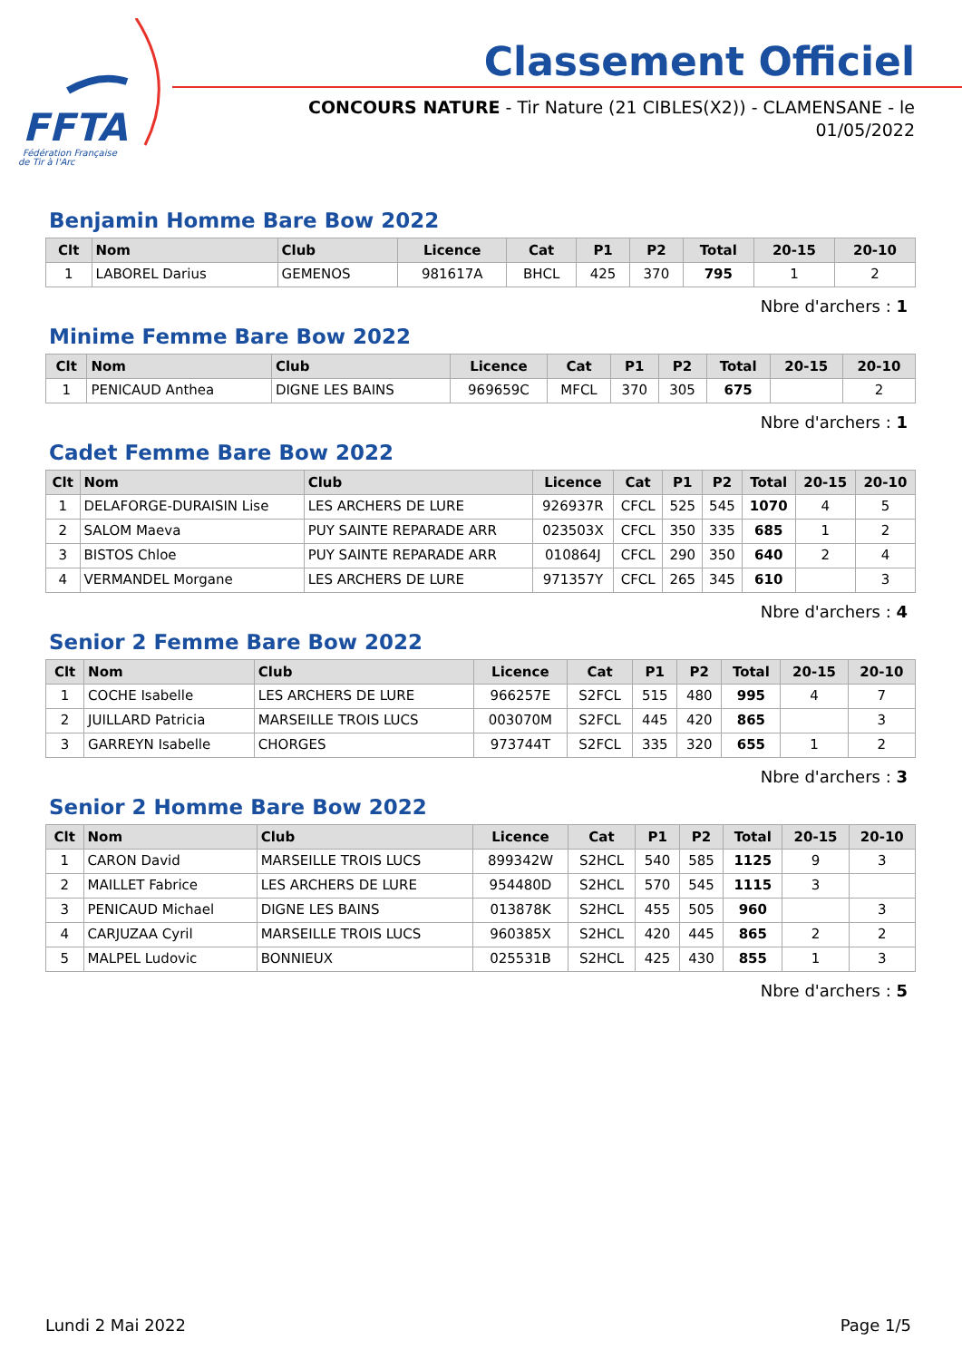FFTA
Fédération Française
de Tir à l'Arc
Classement Officiel
CONCOURS NATURE - Tir Nature (21 CIBLES(X2)) - CLAMENSANE - le 01/05/2022
Benjamin Homme Bare Bow 2022
| Clt | Nom | Club | Licence | Cat | P1 | P2 | Total | 20-15 | 20-10 |
| --- | --- | --- | --- | --- | --- | --- | --- | --- | --- |
| 1 | LABOREL Darius | GEMENOS | 981617A | BHCL | 425 | 370 | 795 | 1 | 2 |
Nbre d'archers : 1
Minime Femme Bare Bow 2022
| Clt | Nom | Club | Licence | Cat | P1 | P2 | Total | 20-15 | 20-10 |
| --- | --- | --- | --- | --- | --- | --- | --- | --- | --- |
| 1 | PENICAUD Anthea | DIGNE LES BAINS | 969659C | MFCL | 370 | 305 | 675 | | 2 |
Nbre d'archers : 1
Cadet Femme Bare Bow 2022
| Clt | Nom | Club | Licence | Cat | P1 | P2 | Total | 20-15 | 20-10 |
| --- | --- | --- | --- | --- | --- | --- | --- | --- | --- |
| 1 | DELAFORGE-DURAISIN Lise | LES ARCHERS DE LURE | 926937R | CFCL | 525 | 545 | 1070 | 4 | 5 |
| 2 | SALOM Maeva | PUY SAINTE REPARADE ARR | 023503X | CFCL | 350 | 335 | 685 | 1 | 2 |
| 3 | BISTOS Chloe | PUY SAINTE REPARADE ARR | 010864J | CFCL | 290 | 350 | 640 | 2 | 4 |
| 4 | VERMANDEL Morgane | LES ARCHERS DE LURE | 971357Y | CFCL | 265 | 345 | 610 | | 3 |
Nbre d'archers : 4
Senior 2 Femme Bare Bow 2022
| Clt | Nom | Club | Licence | Cat | P1 | P2 | Total | 20-15 | 20-10 |
| --- | --- | --- | --- | --- | --- | --- | --- | --- | --- |
| 1 | COCHE Isabelle | LES ARCHERS DE LURE | 966257E | S2FCL | 515 | 480 | 995 | 4 | 7 |
| 2 | JUILLARD Patricia | MARSEILLE TROIS LUCS | 003070M | S2FCL | 445 | 420 | 865 | | 3 |
| 3 | GARREYN Isabelle | CHORGES | 973744T | S2FCL | 335 | 320 | 655 | 1 | 2 |
Nbre d'archers : 3
Senior 2 Homme Bare Bow 2022
| Clt | Nom | Club | Licence | Cat | P1 | P2 | Total | 20-15 | 20-10 |
| --- | --- | --- | --- | --- | --- | --- | --- | --- | --- |
| 1 | CARON David | MARSEILLE TROIS LUCS | 899342W | S2HCL | 540 | 585 | 1125 | 9 | 3 |
| 2 | MAILLET Fabrice | LES ARCHERS DE LURE | 954480D | S2HCL | 570 | 545 | 1115 | 3 | |
| 3 | PENICAUD Michael | DIGNE LES BAINS | 013878K | S2HCL | 455 | 505 | 960 | | 3 |
| 4 | CARJUZAA Cyril | MARSEILLE TROIS LUCS | 960385X | S2HCL | 420 | 445 | 865 | 2 | 2 |
| 5 | MALPEL Ludovic | BONNIEUX | 025531B | S2HCL | 425 | 430 | 855 | 1 | 3 |
Nbre d'archers : 5
Lundi 2 Mai 2022 Page 1/5